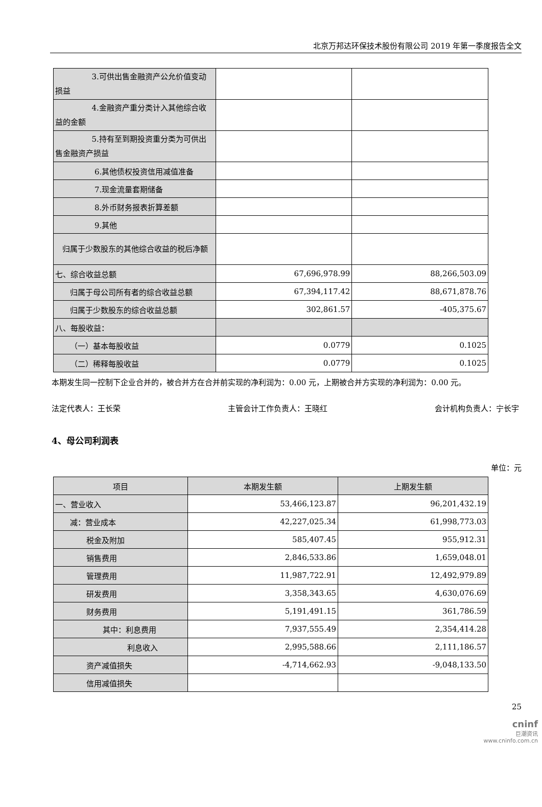北京万邦达环保技术股份有限公司 2019 年第一季度报告全文
| 3.可供出售金融资产公允价值变动损益 | | |
| 4.金融资产重分类计入其他综合收益的金额 | | |
| 5.持有至到期投资重分类为可供出售金融资产损益 | | |
| 6.其他债权投资信用减值准备 | | |
| 7.现金流量套期储备 | | |
| 8.外币财务报表折算差额 | | |
| 9.其他 | | |
| 归属于少数股东的其他综合收益的税后净额 | | |
| 七、综合收益总额 | 67,696,978.99 | 88,266,503.09 |
| 归属于母公司所有者的综合收益总额 | 67,394,117.42 | 88,671,878.76 |
| 归属于少数股东的综合收益总额 | 302,861.57 | -405,375.67 |
| 八、每股收益： | | |
| （一）基本每股收益 | 0.0779 | 0.1025 |
| （二）稀释每股收益 | 0.0779 | 0.1025 |
本期发生同一控制下企业合并的，被合并方在合并前实现的净利润为：0.00 元，上期被合并方实现的净利润为：0.00 元。
法定代表人：王长荣 主管会计工作负责人：王晓红 会计机构负责人：宁长宇
4、母公司利润表
单位：元
| 项目 | 本期发生额 | 上期发生额 |
| --- | --- | --- |
| 一、营业收入 | 53,466,123.87 | 96,201,432.19 |
| 减：营业成本 | 42,227,025.34 | 61,998,773.03 |
| 税金及附加 | 585,407.45 | 955,912.31 |
| 销售费用 | 2,846,533.86 | 1,659,048.01 |
| 管理费用 | 11,987,722.91 | 12,492,979.89 |
| 研发费用 | 3,358,343.65 | 4,630,076.69 |
| 财务费用 | 5,191,491.15 | 361,786.59 |
| 其中：利息费用 | 7,937,555.49 | 2,354,414.28 |
| 利息收入 | 2,995,588.66 | 2,111,186.57 |
| 资产减值损失 | -4,714,662.93 | -9,048,133.50 |
| 信用减值损失 | | |
25
cninf
巨潮资讯
www.cninfo.com.cn